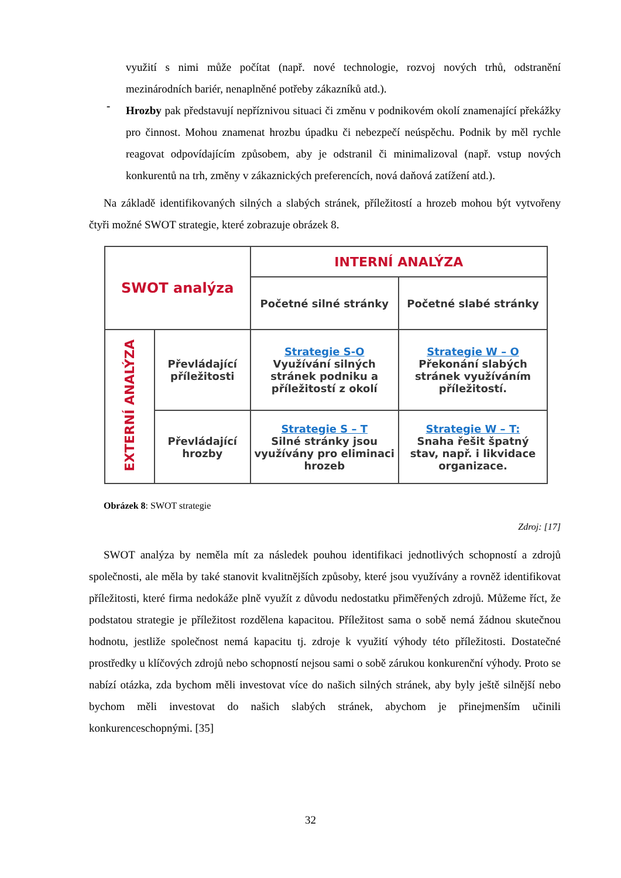využití s nimi může počítat (např. nové technologie, rozvoj nových trhů, odstranění mezinárodních bariér, nenaplněné potřeby zákazníků atd.).
-
Hrozby pak představují nepříznivou situaci či změnu v podnikovém okolí znamenající překážky pro činnost. Mohou znamenat hrozbu úpadku či nebezpečí neúspěchu. Podnik by měl rychle reagovat odpovídajícím způsobem, aby je odstranil či minimalizoval (např. vstup nových konkurentů na trh, změny v zákaznických preferencích, nová daňová zatížení atd.).
Na základě identifikovaných silných a slabých stránek, příležitostí a hrozeb mohou být vytvořeny čtyři možné SWOT strategie, které zobrazuje obrázek 8.
| SWOT analýza | | INTERNÍ ANALÝZA | |
| | | Početné silné stránky | Početné slabé stránky |
| EXTERNÍ ANALÝZA | Převládající příležitosti | Strategie S-O Využívání silných stránek podniku a příležitostí z okolí | Strategie W – O Překonání slabých stránek využíváním příležitostí. |
| | Převládající hrozby | Strategie S – T Silné stránky jsou využívány pro eliminaci hrozeb | Strategie W – T: Snaha řešit špatný stav, např. i likvidace organizace. |
Obrázek 8: SWOT strategie
Zdroj: [17]
SWOT analýza by neměla mít za následek pouhou identifikaci jednotlivých schopností a zdrojů společnosti, ale měla by také stanovit kvalitnějších způsoby, které jsou využívány a rovněž identifikovat příležitosti, které firma nedokáže plně využít z důvodu nedostatku přiměřených zdrojů. Můžeme říct, že podstatou strategie je příležitost rozdělena kapacitou. Příležitost sama o sobě nemá žádnou skutečnou hodnotu, jestliže společnost nemá kapacitu tj. zdroje k využití výhody této příležitosti. Dostatečné prostředky u klíčových zdrojů nebo schopností nejsou sami o sobě zárukou konkurenční výhody. Proto se nabízí otázka, zda bychom měli investovat více do našich silných stránek, aby byly ještě silnější nebo bychom měli investovat do našich slabých stránek, abychom je přinejmenším učinili konkurenceschopnými. [35]
32